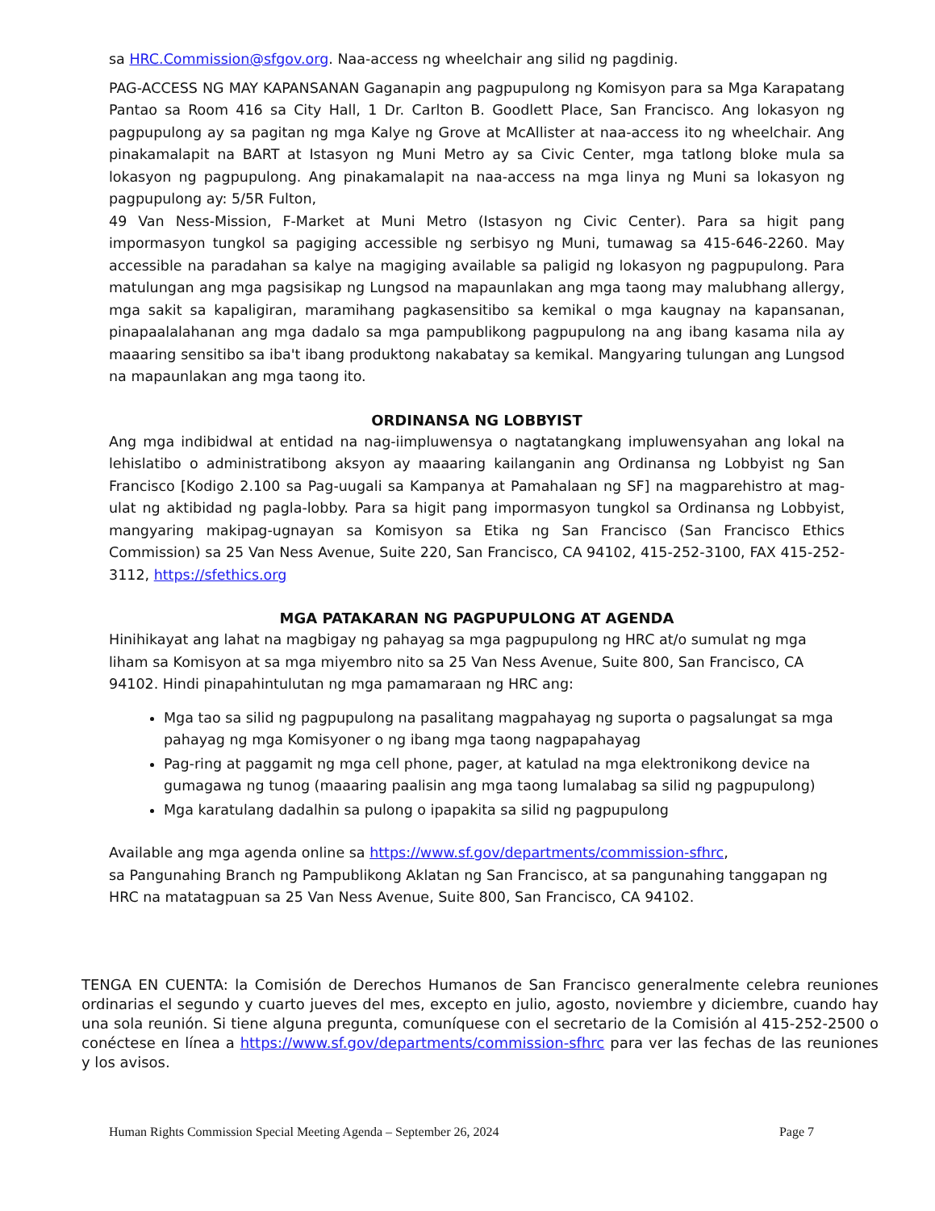sa HRC.Commission@sfgov.org. Naa-access ng wheelchair ang silid ng pagdinig.
PAG-ACCESS NG MAY KAPANSANAN Gaganapin ang pagpupulong ng Komisyon para sa Mga Karapatang Pantao sa Room 416 sa City Hall, 1 Dr. Carlton B. Goodlett Place, San Francisco. Ang lokasyon ng pagpupulong ay sa pagitan ng mga Kalye ng Grove at McAllister at naa-access ito ng wheelchair. Ang pinakamalapit na BART at Istasyon ng Muni Metro ay sa Civic Center, mga tatlong bloke mula sa lokasyon ng pagpupulong. Ang pinakamalapit na naa-access na mga linya ng Muni sa lokasyon ng pagpupulong ay: 5/5R Fulton,
49 Van Ness-Mission, F-Market at Muni Metro (Istasyon ng Civic Center). Para sa higit pang impormasyon tungkol sa pagiging accessible ng serbisyo ng Muni, tumawag sa 415-646-2260. May accessible na paradahan sa kalye na magiging available sa paligid ng lokasyon ng pagpupulong. Para matulungan ang mga pagsisikap ng Lungsod na mapaunlakan ang mga taong may malubhang allergy, mga sakit sa kapaligiran, maramihang pagkasensitibo sa kemikal o mga kaugnay na kapansanan, pinapaalalahanan ang mga dadalo sa mga pampublikong pagpupulong na ang ibang kasama nila ay maaaring sensitibo sa iba't ibang produktong nakabatay sa kemikal. Mangyaring tulungan ang Lungsod na mapaunlakan ang mga taong ito.
ORDINANSA NG LOBBYIST
Ang mga indibidwal at entidad na nag-iimpluwensya o nagtatangkang impluwensyahan ang lokal na lehislatibo o administratibong aksyon ay maaaring kailanganin ang Ordinansa ng Lobbyist ng San Francisco [Kodigo 2.100 sa Pag-uugali sa Kampanya at Pamahalaan ng SF] na magparehistro at mag-ulat ng aktibidad ng pagla-lobby. Para sa higit pang impormasyon tungkol sa Ordinansa ng Lobbyist, mangyaring makipag-ugnayan sa Komisyon sa Etika ng San Francisco (San Francisco Ethics Commission) sa 25 Van Ness Avenue, Suite 220, San Francisco, CA 94102, 415-252-3100, FAX 415-252-3112, https://sfethics.org
MGA PATAKARAN NG PAGPUPULONG AT AGENDA
Hinihikayat ang lahat na magbigay ng pahayag sa mga pagpupulong ng HRC at/o sumulat ng mga liham sa Komisyon at sa mga miyembro nito sa 25 Van Ness Avenue, Suite 800, San Francisco, CA 94102. Hindi pinapahintulutan ng mga pamamaraan ng HRC ang:
Mga tao sa silid ng pagpupulong na pasalitang magpahayag ng suporta o pagsalungat sa mga pahayag ng mga Komisyoner o ng ibang mga taong nagpapahayag
Pag-ring at paggamit ng mga cell phone, pager, at katulad na mga elektronikong device na gumagawa ng tunog (maaaring paalisin ang mga taong lumalabag sa silid ng pagpupulong)
Mga karatulang dadalhin sa pulong o ipapakita sa silid ng pagpupulong
Available ang mga agenda online sa https://www.sf.gov/departments/commission-sfhrc,
sa Pangunahing Branch ng Pampublikong Aklatan ng San Francisco, at sa pangunahing tanggapan ng HRC na matatagpuan sa 25 Van Ness Avenue, Suite 800, San Francisco, CA 94102.
TENGA EN CUENTA: la Comisión de Derechos Humanos de San Francisco generalmente celebra reuniones ordinarias el segundo y cuarto jueves del mes, excepto en julio, agosto, noviembre y diciembre, cuando hay una sola reunión. Si tiene alguna pregunta, comuníquese con el secretario de la Comisión al 415-252-2500 o conéctese en línea a https://www.sf.gov/departments/commission-sfhrc para ver las fechas de las reuniones y los avisos.
Human Rights Commission Special Meeting Agenda – September 26, 2024 Page 7